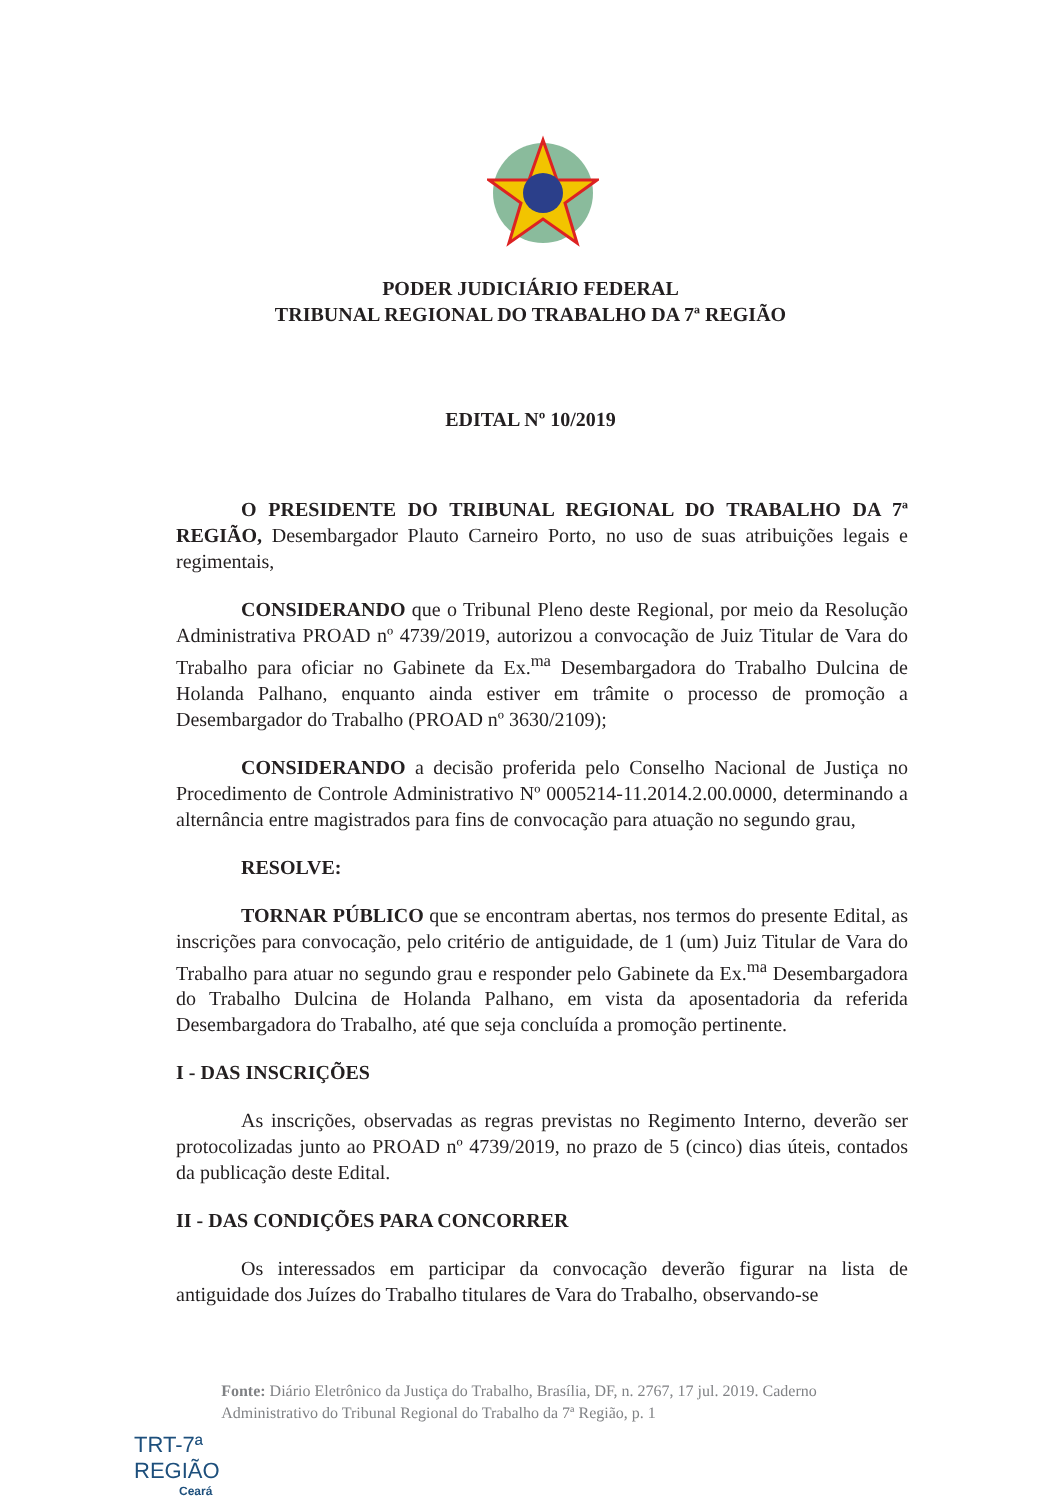PODER JUDICIÁRIO FEDERAL
TRIBUNAL REGIONAL DO TRABALHO DA 7ª REGIÃO
EDITAL Nº 10/2019
O PRESIDENTE DO TRIBUNAL REGIONAL DO TRABALHO DA 7ª REGIÃO, Desembargador Plauto Carneiro Porto, no uso de suas atribuições legais e regimentais,
CONSIDERANDO que o Tribunal Pleno deste Regional, por meio da Resolução Administrativa PROAD nº 4739/2019, autorizou a convocação de Juiz Titular de Vara do Trabalho para oficiar no Gabinete da Ex.<sup>ma</sup> Desembargadora do Trabalho Dulcina de Holanda Palhano, enquanto ainda estiver em trâmite o processo de promoção a Desembargador do Trabalho (PROAD nº 3630/2109);
CONSIDERANDO a decisão proferida pelo Conselho Nacional de Justiça no Procedimento de Controle Administrativo Nº 0005214-11.2014.2.00.0000, determinando a alternância entre magistrados para fins de convocação para atuação no segundo grau,
RESOLVE:
TORNAR PÚBLICO que se encontram abertas, nos termos do presente Edital, as inscrições para convocação, pelo critério de antiguidade, de 1 (um) Juiz Titular de Vara do Trabalho para atuar no segundo grau e responder pelo Gabinete da Ex.<sup>ma</sup> Desembargadora do Trabalho Dulcina de Holanda Palhano, em vista da aposentadoria da referida Desembargadora do Trabalho, até que seja concluída a promoção pertinente.
I - DAS INSCRIÇÕES
As inscrições, observadas as regras previstas no Regimento Interno, deverão ser protocolizadas junto ao PROAD nº 4739/2019, no prazo de 5 (cinco) dias úteis, contados da publicação deste Edital.
II - DAS CONDIÇÕES PARA CONCORRER
Os interessados em participar da convocação deverão figurar na lista de antiguidade dos Juízes do Trabalho titulares de Vara do Trabalho, observando-se
TRT-7ª REGIÃO
Ceará
Fonte: Diário Eletrônico da Justiça do Trabalho, Brasília, DF, n. 2767, 17 jul. 2019. Caderno Administrativo do Tribunal Regional do Trabalho da 7ª Região, p. 1